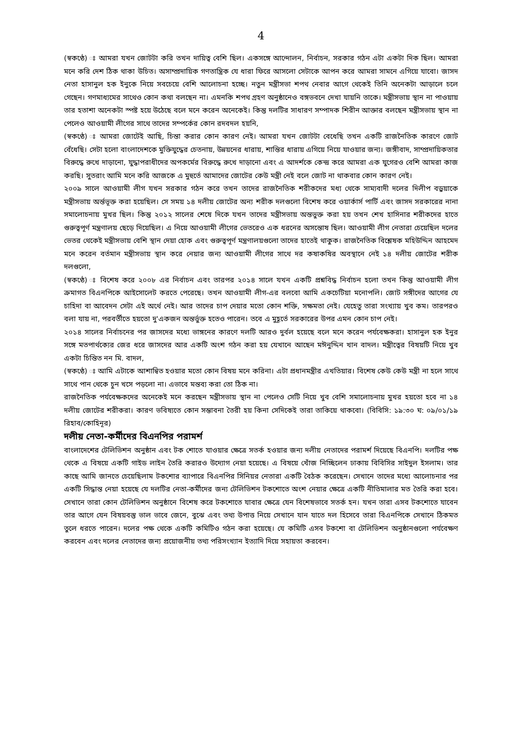4
(স্বকণ্ঠে) ঃ আমরা যখন জোটটা করি তখন দায়িত্ব বেশি ছিল। একসঙ্গে আন্দোলন, নির্বাচন, সরকার গঠন এটা একটা দিক ছিল। আমরা মনে করি দেশ ঠিক থাকা উচিত। অসাম্প্রদায়িক গণতান্ত্রিক যে ধারা ফিরে আসলো সেটাকে আপন করে আমরা সামনে এগিয়ে যাবো। জাসদ নেতা হাসানুল হক ইনুকে নিয়ে সবচেয়ে বেশি আলোচনা হচ্ছে। নতুন মন্ত্রীসভা শপথ নেবার আগে থেকেই তিনি অনেকটা আড়ালে চলে গেছেন। গণমাধ্যমের সাথেও কোন কথা বলছেন না। এমনকি শপথ গ্রহণ অনুষ্ঠানেও বঙ্গভবনে দেখা যায়নি তাকে। মন্ত্রীসভায় স্থান না পাওয়ায় তার হতাশা অনেকটা স্পষ্ট হয়ে উঠেছে বলে মনে করেন অনেকেই। কিন্তু দলটির সাধারণ সম্পাদক শিরীন আক্তার বলছেন মন্ত্রীসভায় স্থান না পেলেও আওয়ামী লীগের সাথে তাদের সম্পর্কের কোন রদবদল হয়নি,
(স্বকণ্ঠে) ঃ আমরা জোটেই আছি, চিন্তা করার কোন কারণ নেই। আমরা যখন জোটটা বেধেছি তখন একটি রাজনৈতিক কারণে জোট বেঁধেছি। সেটা হলো বাংলাদেশকে মুক্তিযুদ্ধের চেতনায়, উন্নয়নের ধারায়, শান্তির ধারায় এগিয়ে নিয়ে যাওয়ার জন্য। জঙ্গীবাদ, সাম্প্রদায়িকতার বিরুদ্ধে রুখে দাড়ানো, যুদ্ধাপরাধীদের অপকর্মের বিরুদ্ধে রুখে দাড়ানো এবং এ আদর্শকে কেন্দ্র করে আমরা এক যুগেরও বেশি আমরা কাজ করছি। সুতরাং আমি মনে করি আজকে এ মুহুর্তে আমাদের জোটের কেউ মন্ত্রী নেই বলে জোট না থাকবার কোন কারণ নেই।
২০০৯ সালে আওয়ামী লীগ যখন সরকার গঠন করে তখন তাদের রাজনৈতিক শরীকদের মধ্য থেকে সাম্যবাদী দলের দিলীপ বড়ুয়াকে মন্ত্রীসভায় অর্ন্তভূক্ত করা হয়েছিল। সে সময় ১৪ দলীয় জোটের অন্য শরীক দলগুলো বিশেষ করে ওয়ার্কার্স পার্টি এবং জাসদ সরকারের নানা সমালোচনায় মুখর ছিল। কিন্তু ২০১২ সালের শেষে দিকে যখন তাদের মন্ত্রীসভায় অন্তভুক্ত করা হয় তখন শেখ হাসিনার শরীকদের হাতে গুরুত্বপূর্ণ মন্ত্রণালয় ছেড়ে দিয়েছিল। এ নিয়ে আওয়ামী লীগের ভেতরেও এক ধরনের অসন্তোষ ছিল। আওয়ামী লীগ নেতারা চেয়েছিল দলের ভেতর থেকেই মন্ত্রীসভায় বেশি স্থান দেয়া হোক এবং গুরুত্বপূর্ণ মন্ত্রণালয়গুলো তাদের হাতেই থাকুক। রাজনৈতিক বিশ্লেষক মহিউদ্দিন আহমেদ মনে করেন বর্তমান মন্ত্রীসভায় স্থান করে নেয়ার জন্য আওয়ামী লীগের সাথে দর কষাকষির অবস্থানে নেই ১৪ দলীয় জোটের শরীক দলগুলো,
(স্বকণ্ঠে) ঃ বিশেষ করে ২০০৮ এর নির্বাচন এবং তারপর ২০১৪ সালে যখন একটি প্রশ্নবিদ্ধ নির্বাচন হলো তখন কিন্তু আওয়ামী লীগ ক্রমাগত বিএনপিকে আইসোলেট করতে পেরেছে। তখন আওয়ামী লীগ-এর বলবো আমি একচেটিয়া মনোপলি। জোট সঙ্গীদের আগের যে চাহিদা বা আবেদন সেটা এই অর্থে নেই। আর তাদের চাপ দেয়ার মতো কোন শক্তি, সক্ষমতা নেই। যেহেতু তারা সংখ্যায় খুব কম। তারপরও বলা যায় না, পরবর্তীতে হয়তো দু'একজন অন্তর্ভুক্ত হতেও পারেন। তবে এ মুহূর্তে সরকারের উপর এমন কোন চাপ নেই।
২০১৪ সালের নির্বাচনের পর জাসদের মধ্যে ভাঙ্গনের কারণে দলটি আরও দুর্বল হয়েছে বলে মনে করেন পর্যবেক্ষকরা। হাসানুল হক ইনুর সঙ্গে মতপার্থক্যের জের ধরে জাসদের আর একটি অংশ গঠন করা হয় যেখানে আছেন মঈনুদ্দিন খান বাদল। মন্ত্রীত্বের বিষয়টি নিয়ে খুব একটা চিন্তিত নন মি. বাদল,
(স্বকণ্ঠে) ঃ আমি এটাকে আশান্বিত হওয়ার মতো কোন বিষয় মনে করিনা। এটা প্রধানমন্ত্রীর এখতিয়ার। বিশেষ কেউ কেউ মন্ত্রী না হলে সাথে সাথে পান থেকে চুন খসে পড়লো না। এভাবে মন্তব্য করা তো ঠিক না।
রাজনৈতিক পর্যবেক্ষকদের অনেকেই মনে করছেন মন্ত্রীসভায় স্থান না পেলেও সেটি নিয়ে খুব বেশি সমালোচনায় মুখর হয়তো হবে না ১৪ দলীয় জোটের শরীকরা। কারণ ভবিষ্যতে কোন সম্ভাবনা তৈরী হয় কিনা সেদিকেই তারা তাকিয়ে থাকবো। (বিবিসি: ১৯:৩০ ঘ: ০৯/০১/১৯ রিহাব/কোহিনূর)
দলীয় নেতা-কর্মীদের বিএনপির পরামর্শ
বাংলাদেশের টেলিভিশন অনুষ্ঠান এবং টক শোতে যাওয়ার ক্ষেত্রে সতর্ক হওয়ার জন্য দলীয় নেতাদের পরামর্শ দিয়েছে বিএনপি। দলটির পক্ষ থেকে এ বিষয়ে একটি গাইড লাইন তৈরি করারও উদ্যোগ নেয়া হয়েছে। এ বিষয়ে খোঁজ নিচ্ছিলেন ঢাকায় বিবিসির সাইদুল ইসলাম। তার কাছে আমি জানতে চেয়েছিলাম টকশোর ব্যাপারে বিএনপির সিনিয়র নেতারা একটি বৈঠক করেছেন। সেখানে তাদের মধ্যে আলোচনার পর একটি সিদ্ধান্ত নেয়া হয়েছে যে দলটির নেতা-কর্মীদের জন্য টেলিভিশন টকশোতে অংশ নেয়ার ক্ষেত্রে একটি নীতিমালার মত তৈরি করা হবে। সেখানে তারা কোন টেলিভিশন অনুষ্ঠানে বিশেষ করে টকশোতে যাবার ক্ষেত্রে যেন বিশেষভাবে সতর্ক হন। যখন তারা এসব টকশোতে যাবেন তার আগে যেন বিষয়বস্তু ভাল ভাবে জেনে, বুঝে এবং তথ্য উপাত্ত নিয়ে সেখানে যান যাতে দল হিসেবে তারা বিএনপিকে সেখানে ঠিকমত তুলে ধরতে পারেন। দলের পক্ষ থেকে একটি কমিটিও গঠন করা হয়েছে। যে কমিটি এসব টকশো বা টেলিভিশন অনুষ্ঠানগুলো পর্যবেক্ষণ করবেন এবং দলের নেতাদের জন্য প্রয়োজনীয় তথ্য পরিসংখ্যান ইত্যাদি দিয়ে সহায়তা করবেন।